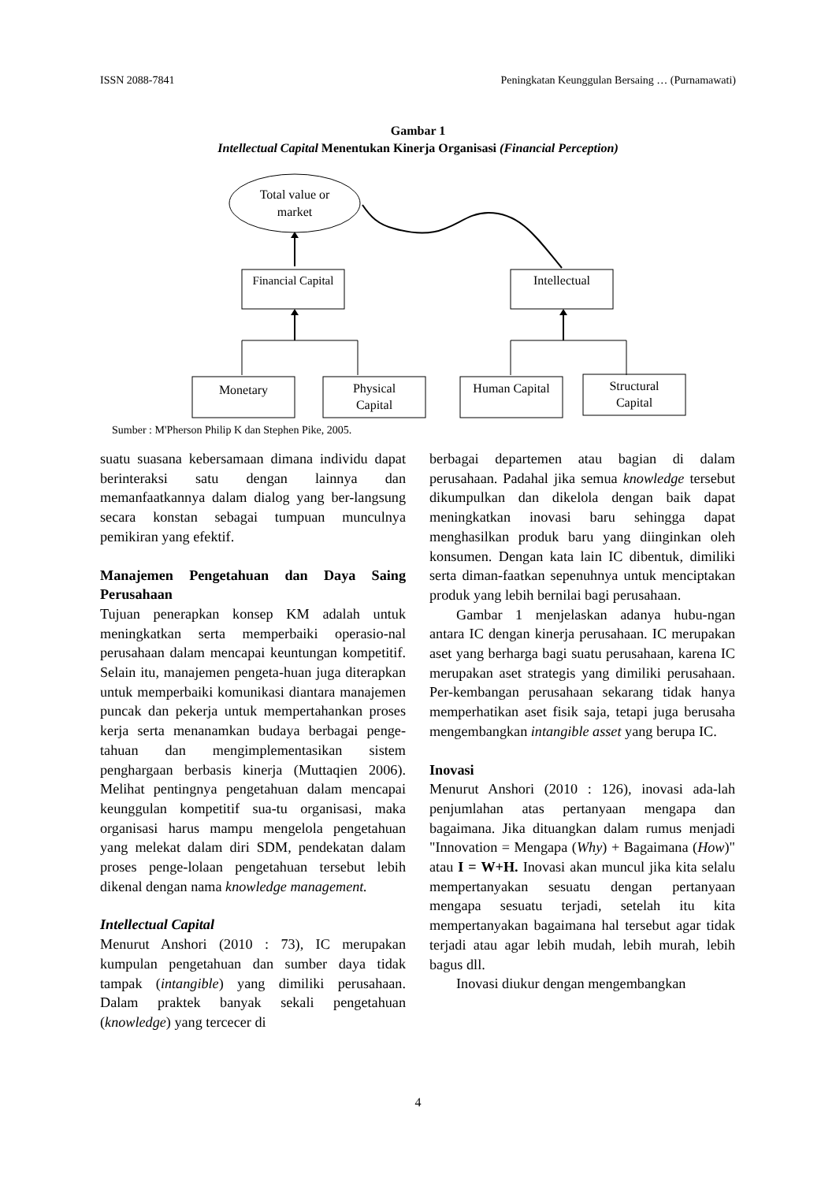ISSN 2088-7841 Peningkatan Keunggulan Bersaing … (Purnamawati)
Gambar 1
Intellectual Capital Menentukan Kinerja Organisasi (Financial Perception)
Total value or
market
Financial Capital
Intellectual
Monetary
Physical
Capital
Human Capital
Structural
Capital
Sumber : M'Pherson Philip K dan Stephen Pike, 2005.
suatu suasana kebersamaan dimana individu dapat berinteraksi satu dengan lainnya dan memanfaatkannya dalam dialog yang ber-langsung secara konstan sebagai tumpuan munculnya pemikiran yang efektif.
Manajemen Pengetahuan dan Daya Saing Perusahaan
Tujuan penerapkan konsep KM adalah untuk meningkatkan serta memperbaiki operasio-nal perusahaan dalam mencapai keuntungan kompetitif. Selain itu, manajemen pengeta-huan juga diterapkan untuk memperbaiki komunikasi diantara manajemen puncak dan pekerja untuk mempertahankan proses kerja serta menanamkan budaya berbagai penge-tahuan dan mengimplementasikan sistem penghargaan berbasis kinerja (Muttaqien 2006). Melihat pentingnya pengetahuan dalam mencapai keunggulan kompetitif sua-tu organisasi, maka organisasi harus mampu mengelola pengetahuan yang melekat dalam diri SDM, pendekatan dalam proses penge-lolaan pengetahuan tersebut lebih dikenal dengan nama knowledge management.
Intellectual Capital
Menurut Anshori (2010 : 73), IC merupakan kumpulan pengetahuan dan sumber daya tidak tampak (intangible) yang dimiliki perusahaan. Dalam praktek banyak sekali pengetahuan (knowledge) yang tercecer di
berbagai departemen atau bagian di dalam perusahaan. Padahal jika semua knowledge tersebut dikumpulkan dan dikelola dengan baik dapat meningkatkan inovasi baru sehingga dapat menghasilkan produk baru yang diinginkan oleh konsumen. Dengan kata lain IC dibentuk, dimiliki serta diman-faatkan sepenuhnya untuk menciptakan produk yang lebih bernilai bagi perusahaan.
Gambar 1 menjelaskan adanya hubu-ngan antara IC dengan kinerja perusahaan. IC merupakan aset yang berharga bagi suatu perusahaan, karena IC merupakan aset strategis yang dimiliki perusahaan. Per-kembangan perusahaan sekarang tidak hanya memperhatikan aset fisik saja, tetapi juga berusaha mengembangkan intangible asset yang berupa IC.
Inovasi
Menurut Anshori (2010 : 126), inovasi ada-lah penjumlahan atas pertanyaan mengapa dan bagaimana. Jika dituangkan dalam rumus menjadi "Innovation = Mengapa (Why) + Bagaimana (How)" atau I = W+H. Inovasi akan muncul jika kita selalu mempertanyakan sesuatu dengan pertanyaan mengapa sesuatu terjadi, setelah itu kita mempertanyakan bagaimana hal tersebut agar tidak terjadi atau agar lebih mudah, lebih murah, lebih bagus dll.
Inovasi diukur dengan mengembangkan
4